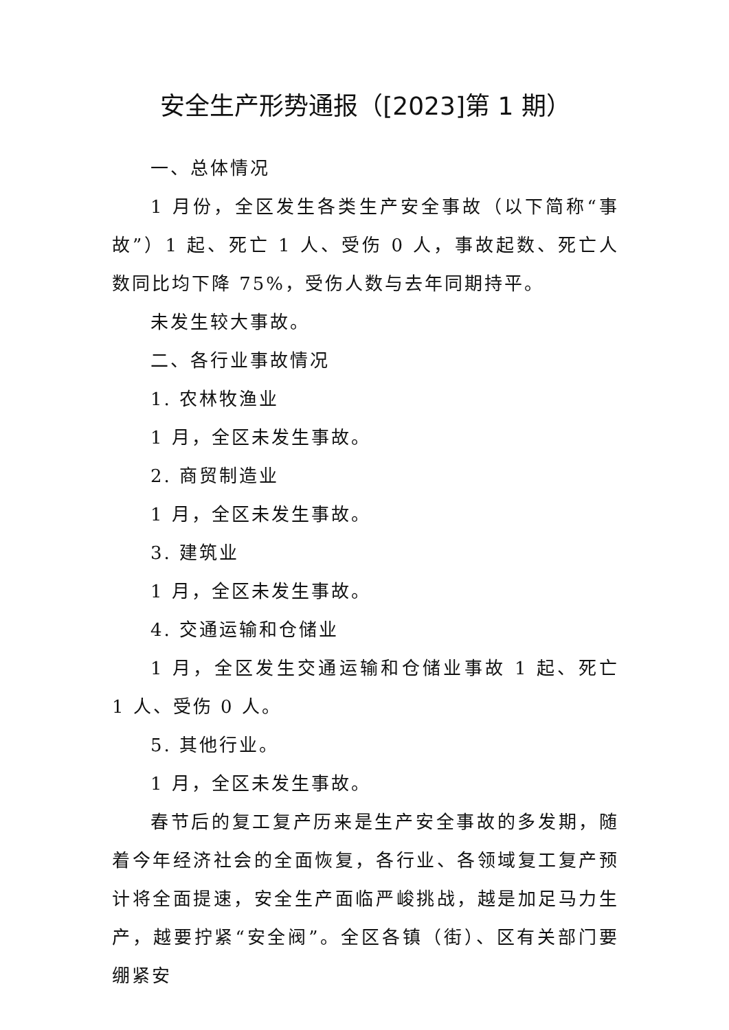安全生产形势通报（[2023]第 1 期）
一、总体情况
1 月份，全区发生各类生产安全事故（以下简称“事故”）1 起、死亡 1 人、受伤 0 人，事故起数、死亡人数同比均下降 75%，受伤人数与去年同期持平。
未发生较大事故。
二、各行业事故情况
1. 农林牧渔业
1 月，全区未发生事故。
2. 商贸制造业
1 月，全区未发生事故。
3. 建筑业
1 月，全区未发生事故。
4. 交通运输和仓储业
1 月，全区发生交通运输和仓储业事故 1 起、死亡 1 人、受伤 0 人。
5. 其他行业。
1 月，全区未发生事故。
春节后的复工复产历来是生产安全事故的多发期，随着今年经济社会的全面恢复，各行业、各领域复工复产预计将全面提速，安全生产面临严峻挑战，越是加足马力生产，越要拧紧“安全阀”。全区各镇（街）、区有关部门要绷紧安